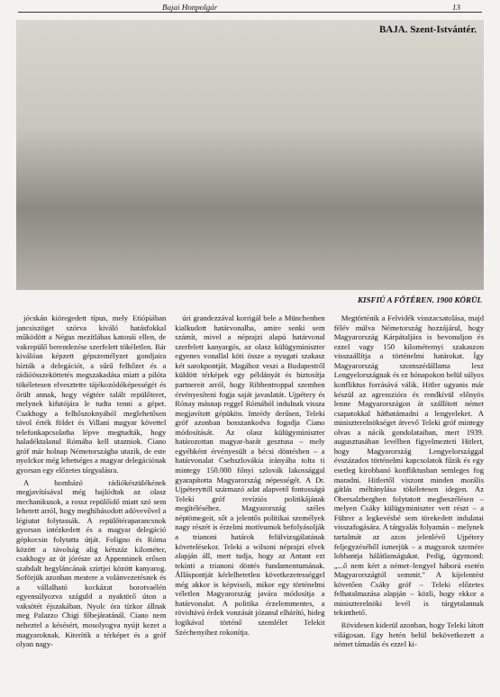Bajai Honpolgár 13
BAJA. Szent-Istvántér.
KISFIÚ A FŐTÉREN. 1900 KÖRÜL
jócskán kiöregedett típus, mely Etiópiában jancsiszöget szórva kiváló hatásfokkal működött a Négus mezítlábas katonái ellen, de vakrepülő berendezése szerfelett tökéletlen. Bár kiválóan képzett gépszemélyzet gondjaira bízták a delegációt, a sűrű felhőzet és a rádióösszeköttetés megszakadása miatt a pilóta tökéletesen elvesztette tájékozódóképességét és őrült annak, hogy végtére talált repülőteret, melynek kifutójára le tudta tenni a gépet. Csakhogy a felhőszoknyából meglehetősen távol érték földet és Villani magyar követtel telefonkapcsolatba lépve megtudták, hogy haladéktalanul Rómába kell utazniok. Ciano gróf már holnap Németországba utazik, de este nyolckor még lehetséges a magyar delegációnak gyorsan egy előzetes tárgyalásra.
A bombázó rádiókészülékének megjavításával még bajlódtak az olasz mechanikusok, a rossz repülőidő miatt szó sem lehetett arról, hogy meghibásodott adóvevővel a légiutat folytassák. A repülőtéraparancsnok gyorsan intézkedett és a magyar delegáció gépkocsin folytatta útját. Foligno és Róma között a távolság alig kétszáz kilométer, csakhogy az út jórészе az Appenninek erősen szabdalt hegyláncának szirtjei között kanyarog. Soförjük azonban mestere a volánvezetésnek és a vállalható kockázat borotvaélén egyensúlyozva száguld a nyaktörő úton a vaksötét éjszakában. Nyolc óra tízkor állnak meg Palazzo Chigi főbejáratánál. Ciano nem neheztel a késésért, mosolyogva nyújt kezet a magyaroknak. Kiterítik a térképet és a gróf olyan nagy-
úri grandezzával korrigál bele a Münchenben kialkudott határvonalba, amire senki sem számít, mivel a néprajzi alapú határvonal szerfelett kanyargós, az olasz külügyminiszter egyenes vonallal köti össze a nyugati szakasz két sarokpontját. Magához veszi a Budapestről küldött térképek egy példányát és biztosítja partnereit arról, hogy Ribbentroppal szemben érvényesíteni fogja saját javaslatát. Ujpétery és Rónay másnap reggel Rómából indulnak vissza megjavított gépükön. Imrédy derűsen, Teleki gróf azonban bosszankodva fogadja Ciano módosítását. Az olasz külügyminiszter határozottan magyar-barát gesztusa – mely egyébként érvényesült a bécsi döntésben – a határvonalat Cseh­szlovákia irányába tolta ti mintegy 150.000 főnyi szlovák lakossággal gyarapította Magyarország népességét. A Dr. Ujpéteryttől származó adat alapvető fontosságú Teleki gróf revíziós politikájának megítéléséhez. Magyarország széles néptömegeit, sőt a jelentős politikai személyek nagy részét is érzelmi motívumok befolyásolják a trianoni határok felülvizsgálatának követelésekor. Teleki a wilsoni néprajzi elvek alapján áll, mert tudja, hogy az Antant ezt tekinti a trianoni döntés fundamentumának. Álláspontját kérlelhetetlen következetességgel még akkor is képviseli, mikor egy történelmi véletlen Magyarország javára módosítja a határvonalat. A politika érzelemmentes, a rövidtávú érdek vonzását józanul elhárító, hideg logikával történő szemlélet Telekit Széchenyihez rokonítja.
Megtörténik a Felvidék visszacsatolása, majd félév múlva Németország hozzájárul, hogy Magyarország Kárpátaljára is bevonuljon és ezzel vagy 150 kilométernyi szakaszon visszaállítja a történelmi határokat. Így Magyarország szomszédállama lesz Lengyelországnak és ez hónapokon belül súlyos konfliktus forrásává válik. Hitler ugyanis már készül az agresszióra és rendkívül előnyös lenne Magyarországon át szállított német csapatokkal hátbatámadni a lengyeleket. A miniszterelnökséget átvevő Teleki gróf mintegy olvas a nácik gondolataiban, mert 1939. augusztusában levélben figyelmezteti Hitlert, hogy Magyarország Lengyelországgal évszázados történelmi kapcsolatok fűzik és egy esetleg kirobbanó konfliktusban semleges fog maradni. Hitlertől viszont minden morális gátlás méltánylása tökéletesen idegen. Az Obersalzbergben folytatott megbeszélésen – melyen Csáky külügyminiszter vett részt – a Führer a legkevésbé sem törekedett indulatai visszafogására. A tárgyalás folyamán – melynek tartalmát az azon jelenlévő Ujpétery feljegyzéséből ismerjük – a magyarok szemére lobbantja hálátlanságukat. Pedig, úgymond: „...ő nem kért a német–lengyel háború esetén Magyarországtól semmit." A kijelentést követően Csáky gróf – Teleki előzetes felhatalmazása alapján – közli, hogy ekkor a miniszterelnöki levél is tárgytalannak tekinthető.
Rövidesen kiderül azonban, hogy Teleki látott világosan. Egy hetén belül bekövetkezett a német támadás és ezzel ki-